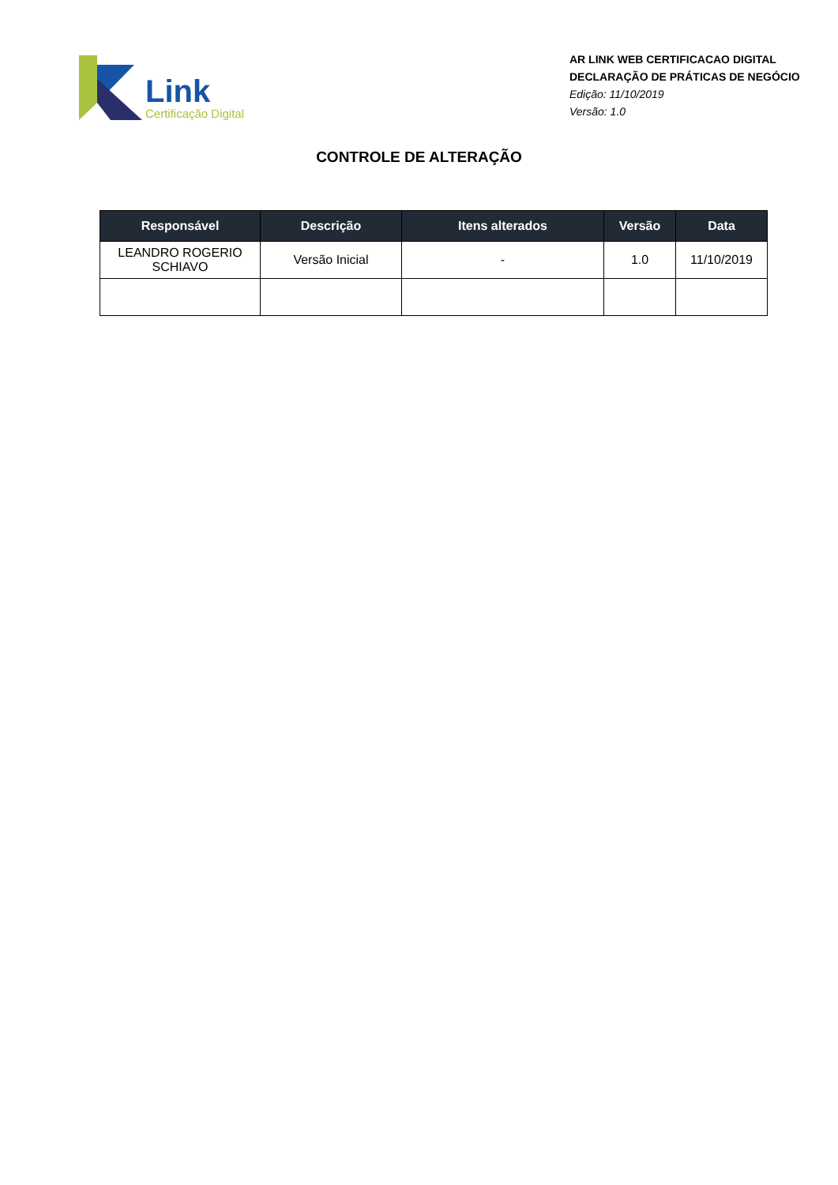Link
Certificação Digital
AR LINK WEB CERTIFICACAO DIGITAL
DECLARAÇÃO DE PRÁTICAS DE NEGÓCIO
Edição: 11/10/2019
Versão: 1.0
CONTROLE DE ALTERAÇÃO
| Responsável | Descrição | Itens alterados | Versão | Data |
| --- | --- | --- | --- | --- |
| LEANDRO ROGERIO SCHIAVO | Versão Inicial | - | 1.0 | 11/10/2019 |